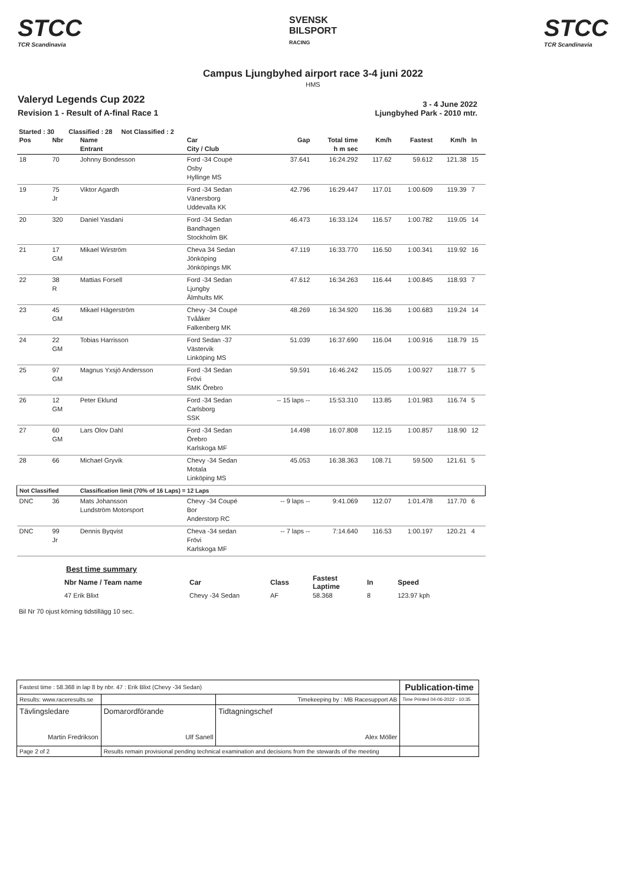STCC
TCR Scandinavia
SVENSK
BILSPORT
RACING
STCC
TCR Scandinavia
Campus Ljungbyhed airport race 3-4 juni 2022
HMS
Valeryd Legends Cup 2022
Revision 1 - Result of A-final Race 1
3 - 4 June 2022
Ljungbyhed Park - 2010 mtr.
Started : 30 Classified : 28 Not Classified : 2
| Pos | Nbr | Name Entrant | Car City / Club | Gap | Total time h m sec | Km/h | Fastest | Km/h | In |
| 18 | 70 | Johnny Bondesson | Ford -34 Coupé Osby Hyllinge MS | 37.641 | 16:24.292 | 117.62 | 59.612 | 121.38 | 15 |
| 19 | 75 Jr | Viktor Agardh | Ford -34 Sedan Vänersborg Uddevalla KK | 42.796 | 16:29.447 | 117.01 | 1:00.609 | 119.39 | 7 |
| 20 | 320 | Daniel Yasdani | Ford -34 Sedan Bandhagen Stockholm BK | 46.473 | 16:33.124 | 116.57 | 1:00.782 | 119.05 | 14 |
| 21 | 17 GM | Mikael Wirström | Cheva 34 Sedan Jönköping Jönköpings MK | 47.119 | 16:33.770 | 116.50 | 1:00.341 | 119.92 | 16 |
| 22 | 38 R | Mattias Forsell | Ford -34 Sedan Ljungby Älmhults MK | 47.612 | 16:34.263 | 116.44 | 1:00.845 | 118.93 | 7 |
| 23 | 45 GM | Mikael Hägerström | Chevy -34 Coupé Tvååker Falkenberg MK | 48.269 | 16:34.920 | 116.36 | 1:00.683 | 119.24 | 14 |
| 24 | 22 GM | Tobias Harrisson | Ford Sedan -37 Västervik Linköping MS | 51.039 | 16:37.690 | 116.04 | 1:00.916 | 118.79 | 15 |
| 25 | 97 GM | Magnus Yxsjö Andersson | Ford -34 Sedan Frövi SMK Örebro | 59.591 | 16:46.242 | 115.05 | 1:00.927 | 118.77 | 5 |
| 26 | 12 GM | Peter Eklund | Ford -34 Sedan Carlsborg SSK | -- 15 laps -- | 15:53.310 | 113.85 | 1:01.983 | 116.74 | 5 |
| 27 | 60 GM | Lars Olov Dahl | Ford -34 Sedan Örebro Karlskoga MF | 14.498 | 16:07.808 | 112.15 | 1:00.857 | 118.90 | 12 |
| 28 | 66 | Michael Gryvik | Chevy -34 Sedan Motala Linköping MS | 45.053 | 16:38.363 | 108.71 | 59.500 | 121.61 | 5 |
| Not Classified | | Classification limit (70% of 16 Laps) = 12 Laps | | | | | | | |
| DNC | 36 | Mats Johansson Lundström Motorsport | Chevy -34 Coupé Bor Anderstorp RC | -- 9 laps -- | 9:41.069 | 112.07 | 1:01.478 | 117.70 | 6 |
| DNC | 99 Jr | Dennis Byqvist | Cheva -34 sedan Frövi Karlskoga MF | -- 7 laps -- | 7:14.640 | 116.53 | 1:00.197 | 120.21 | 4 |
Best time summary
| Nbr Name / Team name | Car | Class | Fastest Laptime | In | Speed |
| 47 Erik Blixt | Chevy -34 Sedan | AF | 58.368 | 8 | 123.97 kph |
Bil Nr 70 ojust körning tidstillägg 10 sec.
| Fastest time : 58.368 in lap 8 by nbr. 47 : Erik Blixt (Chevy -34 Sedan) | | | Publication-time |
| Results: www.raceresults.se | | Timekeeping by : MB Racesupport AB | Time Printed 04-06-2022 - 10:35 |
| Tävlingsledare Martin Fredrikson | Domarordförande Ulf Sanell | Tidtagningschef Alex Möller | |
| Page 2 of 2 | Results remain provisional pending technical examination and decisions from the stewards of the meeting | | |